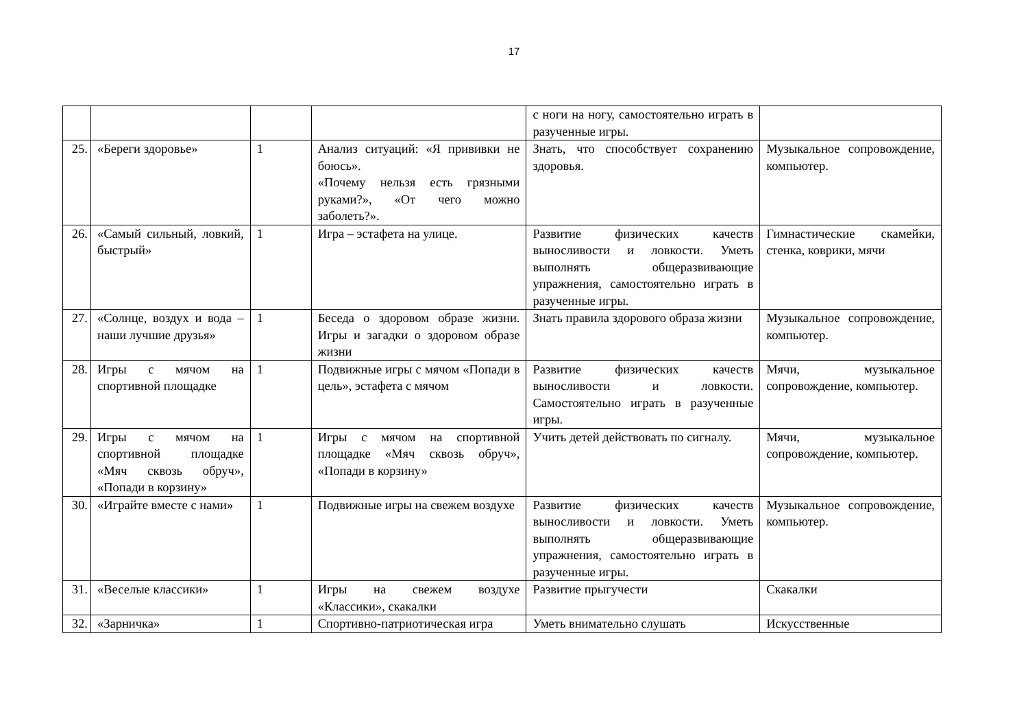17
| | | | | с ноги на ногу, самостоятельно играть в разученные игры. | |
| 25. | «Береги здоровье» | 1 | Анализ ситуаций: «Я прививки не боюсь». «Почему нельзя есть грязными руками?», «От чего можно заболеть?». | Знать, что способствует сохранению здоровья. | Музыкальное сопровождение, компьютер. |
| 26. | «Самый сильный, ловкий, быстрый» | 1 | Игра – эстафета на улице. | Развитие физических качеств выносливости и ловкости. Уметь выполнять общеразвивающие упражнения, самостоятельно играть в разученные игры. | Гимнастические скамейки, стенка, коврики, мячи |
| 27. | «Солнце, воздух и вода – наши лучшие друзья» | 1 | Беседа о здоровом образе жизни. Игры и загадки о здоровом образе жизни | Знать правила здорового образа жизни | Музыкальное сопровождение, компьютер. |
| 28. | Игры с мячом на спортивной площадке | 1 | Подвижные игры с мячом «Попади в цель», эстафета с мячом | Развитие физических качеств выносливости и ловкости. Самостоятельно играть в разученные игры. | Мячи, музыкальное сопровождение, компьютер. |
| 29. | Игры с мячом на спортивной площадке «Мяч сквозь обруч», «Попади в корзину» | 1 | Игры с мячом на спортивной площадке «Мяч сквозь обруч», «Попади в корзину» | Учить детей действовать по сигналу. | Мячи, музыкальное сопровождение, компьютер. |
| 30. | «Играйте вместе с нами» | 1 | Подвижные игры на свежем воздухе | Развитие физических качеств выносливости и ловкости. Уметь выполнять общеразвивающие упражнения, самостоятельно играть в разученные игры. | Музыкальное сопровождение, компьютер. |
| 31. | «Веселые классики» | 1 | Игры на свежем воздухе «Классики», скакалки | Развитие прыгучести | Скакалки |
| 32. | «Зарничка» | 1 | Спортивно-патриотическая игра | Уметь внимательно слушать | Искусственные |